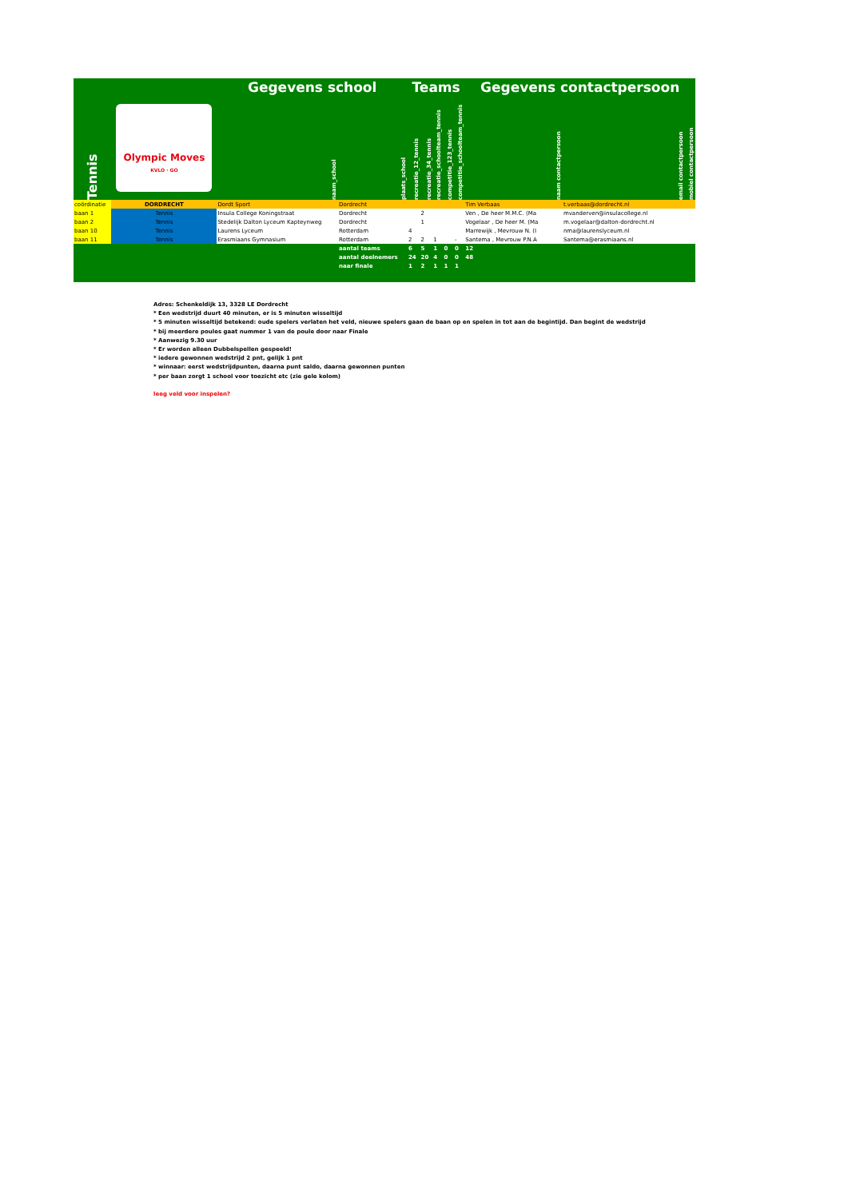| | | Gegevens school | | Teams | | | | | Gegevens contactpersoon | | |
| Tennis | Olympic Moves KVLO · GO | naam_school | plaats_school | recreatie_12_tennis | recreatie_34_tennis | recreatie_schoolteam_tennis | competitie_123_tennis | competitie_schoolteam_tennis | naam contactpersoon | email contactpersoon | mobiel contactpersoon |
| coördinatie | DORDRECHT | Dordt Sport | Dordrecht | | | | | | Tim Verbaas | t.verbaas@dordrecht.nl | |
| baan 1 | Tennis | Insula College Koningstraat | Dordrecht | | 2 | | | | Ven , De heer M.M.C. (Ma | mvanderven@insulacollege.nl | |
| baan 2 | Tennis | Stedelijk Dalton Lyceum Kapteynweg | Dordrecht | | 1 | | | | Vogelaar , De heer M. (Ma | m.vogelaar@dalton-dordrecht.nl | |
| baan 10 | Tennis | Laurens Lyceum | Rotterdam | 4 | | | | | Marrewijk , Mevrouw N. (I | nma@laurenslyceum.nl | |
| baan 11 | Tennis | Erasmiaans Gymnasium | Rotterdam | 2 | 2 | 1 | | - | Santema , Mevrouw P.N.A | Santema@erasmiaans.nl | |
| | | | aantal teams | 6 | 5 | 1 | 0 | 0 | 12 | | |
| | | | aantal deelnemers | 24 | 20 | 4 | 0 | 0 | 48 | | |
| | | | naar finale | 1 | 2 | 1 | 1 | 1 | | | |
Adres: Schenkeldijk 13, 3328 LE Dordrecht
* Een wedstrijd duurt 40 minuten, er is 5 minuten wisseltijd
* 5 minuten wisseltijd betekend: oude spelers verlaten het veld, nieuwe spelers gaan de baan op en spelen in tot aan de begintijd. Dan begint de wedstrijd
* bij meerdere poules gaat nummer 1 van de poule door naar Finale
* Aanwezig 9.30 uur
* Er worden alleen Dubbelspellen gespeeld!
* iedere gewonnen wedstrijd 2 pnt, gelijk 1 pnt
* winnaar: eerst wedstrijdpunten, daarna punt saldo, daarna gewonnen punten
* per baan zorgt 1 school voor toezicht etc (zie gele kolom)
leeg veld voor inspelen?